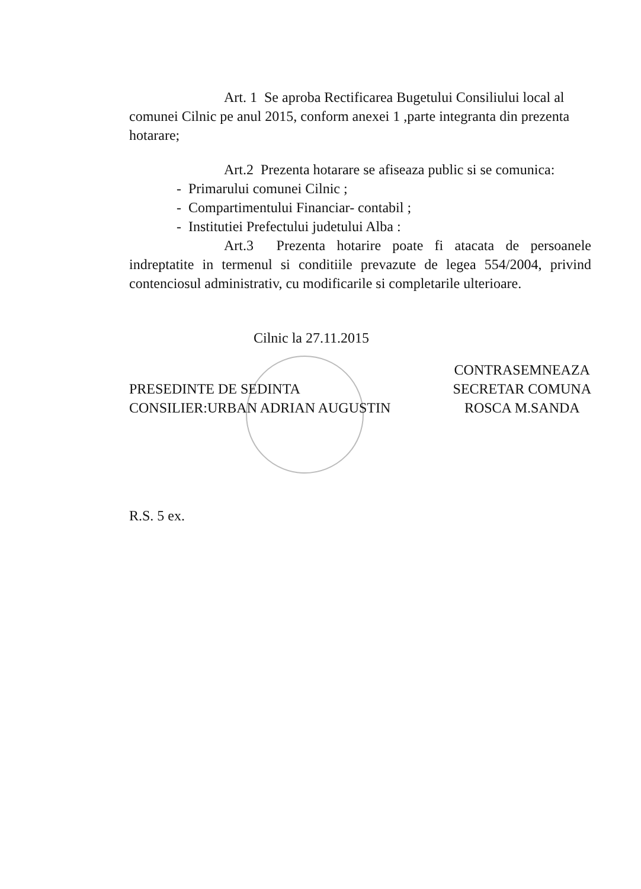Art. 1 Se aproba Rectificarea Bugetului Consiliului local al comunei Cilnic pe anul 2015, conform anexei 1 ,parte integranta din prezenta hotarare;
Art.2 Prezenta hotarare se afiseaza public si se comunica:
- Primarului comunei Cilnic ;
- Compartimentului Financiar- contabil ;
- Institutiei Prefectului judetului Alba :
Art.3 Prezenta hotarire poate fi atacata de persoanele indreptatite in termenul si conditiile prevazute de legea 554/2004, privind contenciosul administrativ, cu modificarile si completarile ulterioare.
Cilnic la 27.11.2015
PRESEDINTE DE SEDINTA
CONSILIER:URBAN ADRIAN AUGUSTIN
CONTRASEMNEAZA
SECRETAR COMUNA
ROSCA M.SANDA
R.S. 5 ex.